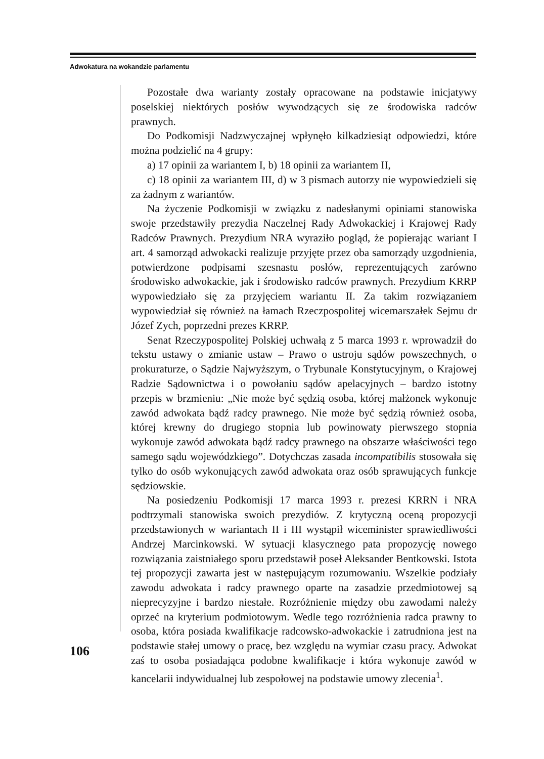Adwokatura na wokandzie parlamentu
Pozostałe dwa warianty zostały opracowane na podstawie inicjatywy poselskiej niektórych posłów wywodzących się ze środowiska radców prawnych.
Do Podkomisji Nadzwyczajnej wpłynęło kilkadziesiąt odpowiedzi, które można podzielić na 4 grupy:
a) 17 opinii za wariantem I, b) 18 opinii za wariantem II,
c) 18 opinii za wariantem III, d) w 3 pismach autorzy nie wypowiedzieli się za żadnym z wariantów.
Na życzenie Podkomisji w związku z nadesłanymi opiniami stanowiska swoje przedstawiły prezydia Naczelnej Rady Adwokackiej i Krajowej Rady Radców Prawnych. Prezydium NRA wyraziło pogląd, że popierając wariant I art. 4 samorząd adwokacki realizuje przyjęte przez oba samorządy uzgodnienia, potwierdzone podpisami szesnastu posłów, reprezentujących zarówno środowisko adwokackie, jak i środowisko radców prawnych. Prezydium KRRP wypowiedziało się za przyjęciem wariantu II. Za takim rozwiązaniem wypowiedział się również na łamach Rzeczpospolitej wicemarszałek Sejmu dr Józef Zych, poprzedni prezes KRRP.
Senat Rzeczypospolitej Polskiej uchwałą z 5 marca 1993 r. wprowadził do tekstu ustawy o zmianie ustaw – Prawo o ustroju sądów powszechnych, o prokuraturze, o Sądzie Najwyższym, o Trybunale Konstytucyjnym, o Krajowej Radzie Sądownictwa i o powołaniu sądów apelacyjnych – bardzo istotny przepis w brzmieniu: „Nie może być sędzią osoba, której małżonek wykonuje zawód adwokata bądź radcy prawnego. Nie może być sędzią również osoba, której krewny do drugiego stopnia lub powinowaty pierwszego stopnia wykonuje zawód adwokata bądź radcy prawnego na obszarze właściwości tego samego sądu wojewódzkiego”. Dotychczas zasada incompatibilis stosowała się tylko do osób wykonujących zawód adwokata oraz osób sprawujących funkcje sędziowskie.
Na posiedzeniu Podkomisji 17 marca 1993 r. prezesi KRRN i NRA podtrzymali stanowiska swoich prezydiów. Z krytyczną oceną propozycji przedstawionych w wariantach II i III wystąpił wiceminister sprawiedliwości Andrzej Marcinkowski. W sytuacji klasycznego pata propozycję nowego rozwiązania zaistniałego sporu przedstawił poseł Aleksander Bentkowski. Istota tej propozycji zawarta jest w następującym rozumowaniu. Wszelkie podziały zawodu adwokata i radcy prawnego oparte na zasadzie przedmiotowej są nieprecyzyjne i bardzo niestałe. Rozróżnienie między obu zawodami należy oprzeć na kryterium podmiotowym. Wedle tego rozróżnienia radca prawny to osoba, która posiada kwalifikacje radcowsko-adwokackie i zatrudniona jest na podstawie stałej umowy o pracę, bez względu na wymiar czasu pracy. Adwokat zaś to osoba posiadająca podobne kwalifikacje i która wykonuje zawód w kancelarii indywidualnej lub zespołowej na podstawie umowy zlecenia<sup>1</sup>.
106